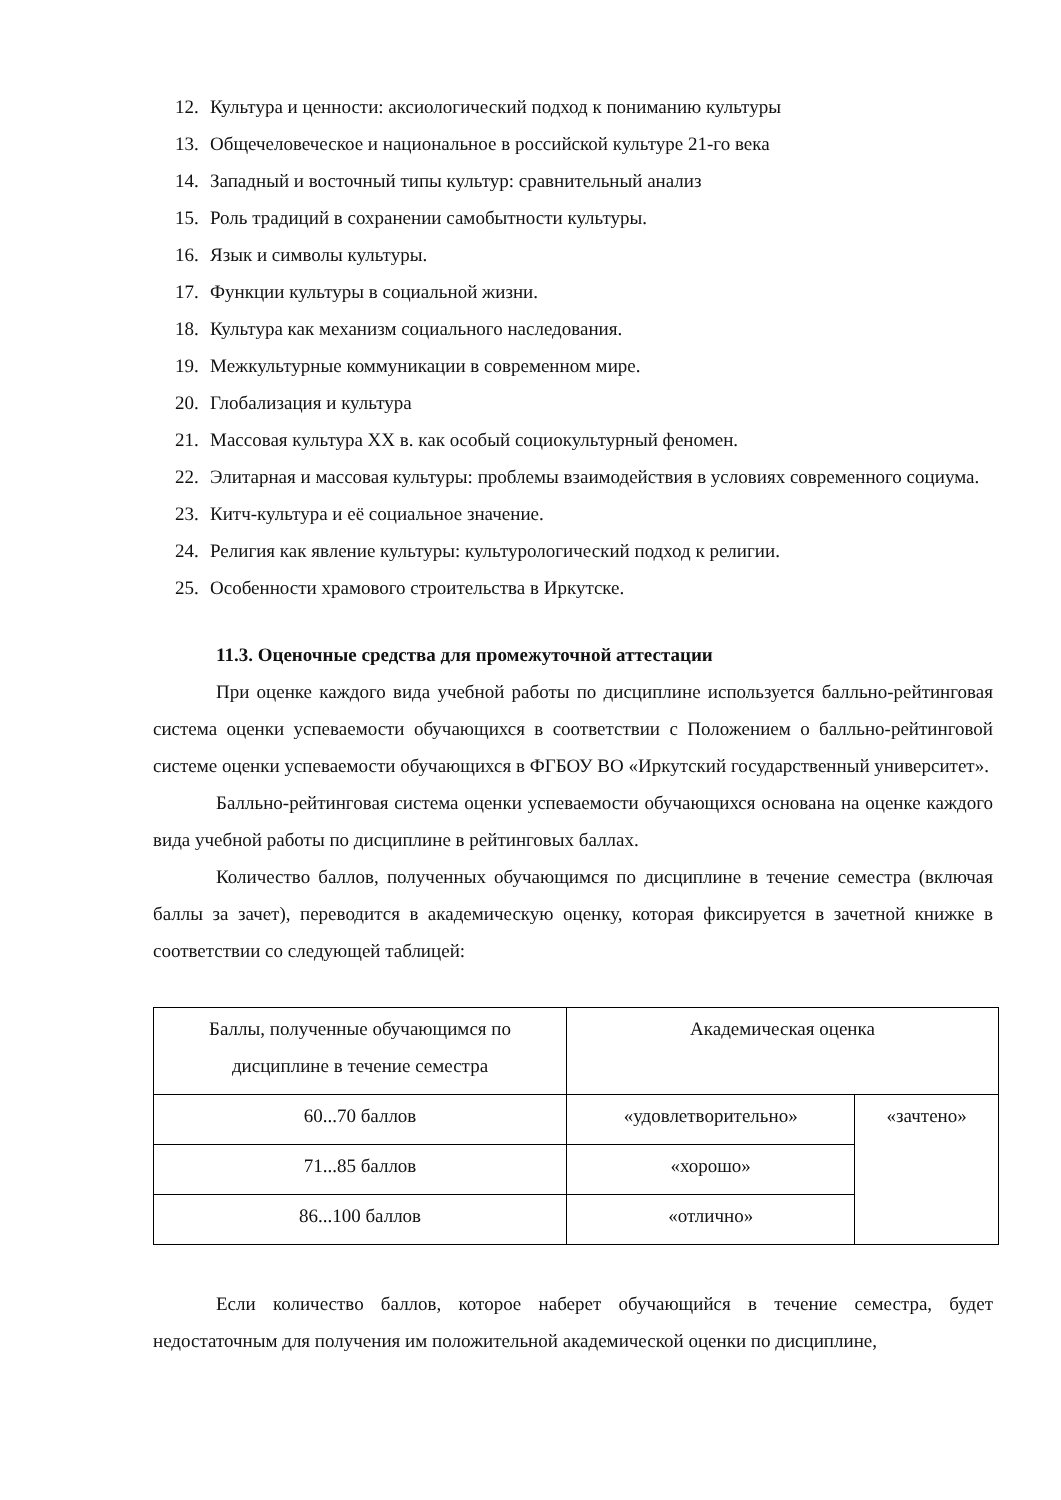12. Культура и ценности: аксиологический подход к пониманию культуры
13. Общечеловеческое и национальное в российской культуре 21-го века
14. Западный и восточный типы культур: сравнительный анализ
15. Роль традиций в сохранении самобытности культуры.
16. Язык и символы культуры.
17. Функции культуры в социальной жизни.
18. Культура как механизм социального наследования.
19. Межкультурные коммуникации в современном мире.
20. Глобализация и культура
21. Массовая культура XX в. как особый социокультурный феномен.
22. Элитарная и массовая культуры: проблемы взаимодействия в условиях современного социума.
23. Китч-культура и её социальное значение.
24. Религия как явление культуры: культурологический подход к религии.
25. Особенности храмового строительства в Иркутске.
11.3. Оценочные средства для промежуточной аттестации
При оценке каждого вида учебной работы по дисциплине используется балльно-рейтинговая система оценки успеваемости обучающихся в соответствии с Положением о балльно-рейтинговой системе оценки успеваемости обучающихся в ФГБОУ ВО «Иркутский государственный университет».
Балльно-рейтинговая система оценки успеваемости обучающихся основана на оценке каждого вида учебной работы по дисциплине в рейтинговых баллах.
Количество баллов, полученных обучающимся по дисциплине в течение семестра (включая баллы за зачет), переводится в академическую оценку, которая фиксируется в зачетной книжке в соответствии со следующей таблицей:
| Баллы, полученные обучающимся по дисциплине в течение семестра | Академическая оценка | |
| 60...70 баллов | «удовлетворительно» | «зачтено» |
| 71...85 баллов | «хорошо» | |
| 86...100 баллов | «отлично» | |
Если количество баллов, которое наберет обучающийся в течение семестра, будет недостаточным для получения им положительной академической оценки по дисциплине,